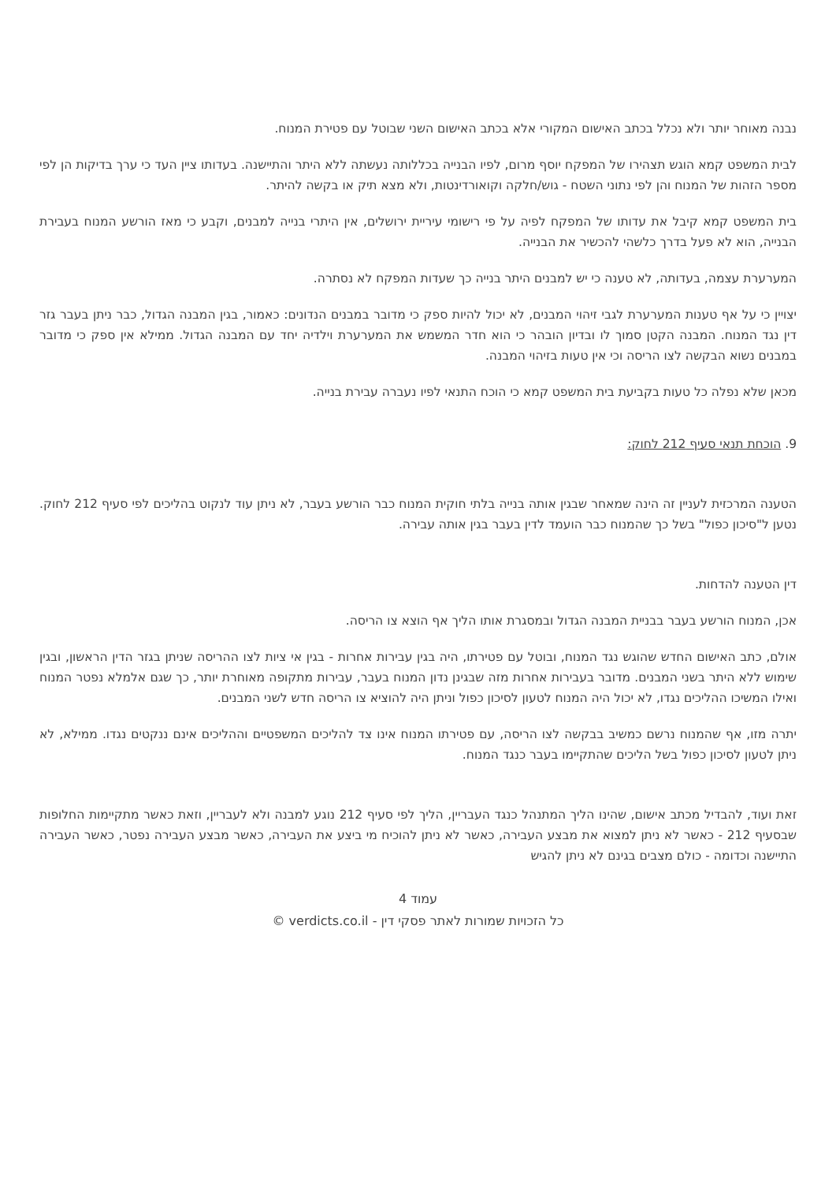נבנה מאוחר יותר ולא נכלל בכתב האישום המקורי אלא בכתב האישום השני שבוטל עם פטירת המנוח.
לבית המשפט קמא הוגש תצהירו של המפקח יוסף מרום, לפיו הבנייה בכללותה נעשתה ללא היתר והתיישנה. בעדותו ציין העד כי ערך בדיקות הן לפי מספר הזהות של המנוח והן לפי נתוני השטח - גוש/חלקה וקואורדינטות, ולא מצא תיק או בקשה להיתר.
בית המשפט קמא קיבל את עדותו של המפקח לפיה על פי רישומי עיריית ירושלים, אין היתרי בנייה למבנים, וקבע כי מאז הורשע המנוח בעבירת הבנייה, הוא לא פעל בדרך כלשהי להכשיר את הבנייה.
המערערת עצמה, בעדותה, לא טענה כי יש למבנים היתר בנייה כך שעדות המפקח לא נסתרה.
יצויין כי על אף טענות המערערת לגבי זיהוי המבנים, לא יכול להיות ספק כי מדובר במבנים הנדונים: כאמור, בגין המבנה הגדול, כבר ניתן בעבר גזר דין נגד המנוח. המבנה הקטן סמוך לו ובדיון הובהר כי הוא חדר המשמש את המערערת וילדיה יחד עם המבנה הגדול. ממילא אין ספק כי מדובר במבנים נשוא הבקשה לצו הריסה וכי אין טעות בזיהוי המבנה.
מכאן שלא נפלה כל טעות בקביעת בית המשפט קמא כי הוכח התנאי לפיו נעברה עבירת בנייה.
9. הוכחת תנאי סעיף 212 לחוק:
הטענה המרכזית לעניין זה הינה שמאחר שבגין אותה בנייה בלתי חוקית המנוח כבר הורשע בעבר, לא ניתן עוד לנקוט בהליכים לפי סעיף 212 לחוק. נטען ל"סיכון כפול" בשל כך שהמנוח כבר הועמד לדין בעבר בגין אותה עבירה.
דין הטענה להדחות.
אכן, המנוח הורשע בעבר בבניית המבנה הגדול ובמסגרת אותו הליך אף הוצא צו הריסה.
אולם, כתב האישום החדש שהוגש נגד המנוח, ובוטל עם פטירתו, היה בגין עבירות אחרות - בגין אי ציות לצו ההריסה שניתן בגזר הדין הראשון, ובגין שימוש ללא היתר בשני המבנים. מדובר בעבירות אחרות מזה שבגינן נדון המנוח בעבר, עבירות מתקופה מאוחרת יותר, כך שגם אלמלא נפטר המנוח ואילו המשיכו ההליכים נגדו, לא יכול היה המנוח לטעון לסיכון כפול וניתן היה להוציא צו הריסה חדש לשני המבנים.
יתרה מזו, אף שהמנוח נרשם כמשיב בבקשה לצו הריסה, עם פטירתו המנוח אינו צד להליכים המשפטיים וההליכים אינם ננקטים נגדו. ממילא, לא ניתן לטעון לסיכון כפול בשל הליכים שהתקיימו בעבר כנגד המנוח.
זאת ועוד, להבדיל מכתב אישום, שהינו הליך המתנהל כנגד העבריין, הליך לפי סעיף 212 נוגע למבנה ולא לעבריין, וזאת כאשר מתקיימות החלופות שבסעיף 212 - כאשר לא ניתן למצוא את מבצע העבירה, כאשר לא ניתן להוכיח מי ביצע את העבירה, כאשר מבצע העבירה נפטר, כאשר העבירה התיישנה וכדומה - כולם מצבים בגינם לא ניתן להגיש
עמוד 4
כל הזכויות שמורות לאתר פסקי דין - verdicts.co.il ©